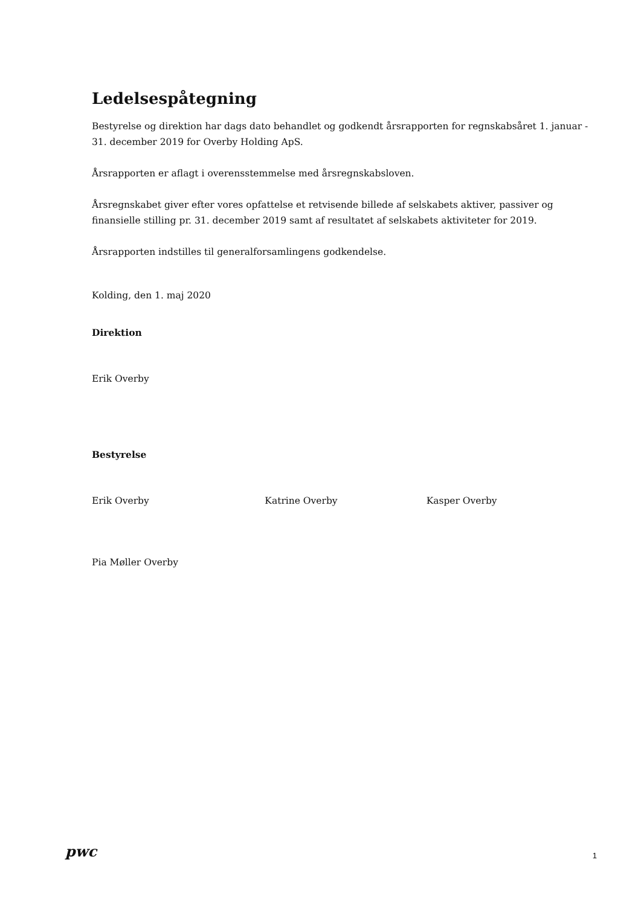Ledelsespåtegning
Bestyrelse og direktion har dags dato behandlet og godkendt årsrapporten for regnskabsåret 1. januar - 31. december 2019 for Overby Holding ApS.
Årsrapporten er aflagt i overensstemmelse med årsregnskabsloven.
Årsregnskabet giver efter vores opfattelse et retvisende billede af selskabets aktiver, passiver og finansielle stilling pr. 31. december 2019 samt af resultatet af selskabets aktiviteter for 2019.
Årsrapporten indstilles til generalforsamlingens godkendelse.
Kolding, den 1. maj 2020
Direktion
Erik Overby
Bestyrelse
Erik Overby Katrine Overby Kasper Overby
Pia Møller Overby
pwc
1